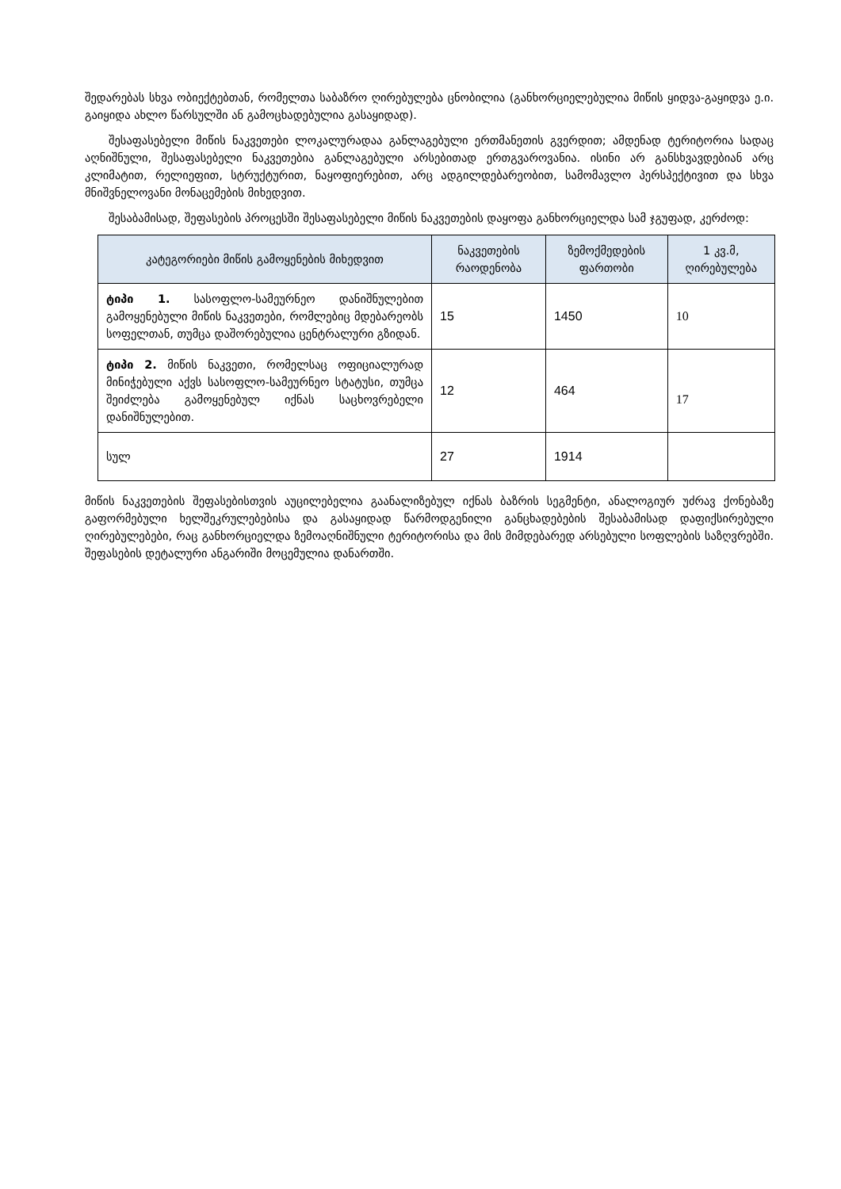შედარებას სხვა ობიექტებთან, რომელთა საბაზრო ღირებულება ცნობილია (განხორციელებულია მიწის ყიდვა-გაყიდვა ე.ი. გაიყიდა ახლო წარსულში ან გამოცხადებულია გასაყიდად).
შესაფასებელი მიწის ნაკვეთები ლოკალურადაა განლაგებული ერთმანეთის გვერდით; ამდენად ტერიტორია სადაც აღნიშნული, შესაფასებელი ნაკვეთებია განლაგებული არსებითად ერთგვაროვანია. ისინი არ განსხვავდებიან არც კლიმატით, რელიეფით, სტრუქტურით, ნაყოფიერებით, არც ადგილდებარეობით, სამომავლო პერსპექტივით და სხვა მნიშვნელოვანი მონაცემების მიხედვით.
შესაბამისად, შეფასების პროცესში შესაფასებელი მიწის ნაკვეთების დაყოფა განხორციელდა სამ ჯგუფად, კერძოდ:
| კატეგორიები მიწის გამოყენების მიხედვით | ნაკვეთების რაოდენობა | ზემოქმედების ფართობი | 1 კვ.მ, ღირებულება |
| --- | --- | --- | --- |
| ტიპი 1. სასოფლო-სამეურნეო დანიშნულებით გამოყენებული მიწის ნაკვეთები, რომლებიც მდებარეობს სოფელთან, თუმცა დაშორებულია ცენტრალური გზიდან. | 15 | 1450 | 10 |
| ტიპი 2. მიწის ნაკვეთი, რომელსაც ოფიციალურად მინიჭებული აქვს სასოფლო-სამეურნეო სტატუსი, თუმცა შეიძლება გამოყენებულ იქნას საცხოვრებელი დანიშნულებით. | 12 | 464 | 17 |
| სულ | 27 | 1914 | |
მიწის ნაკვეთების შეფასებისთვის აუცილებელია გაანალიზებულ იქნას ბაზრის სეგმენტი, ანალოგიურ უძრავ ქონებაზე გაფორმებული ხელშეკრულებებისა და გასაყიდად წარმოდგენილი განცხადებების შესაბამისად დაფიქსირებული ღირებულებები, რაც განხორციელდა ზემოაღნიშნული ტერიტორისა და მის მიმდებარედ არსებული სოფლების საზღვრებში. შეფასების დეტალური ანგარიში მოცემულია დანართში.